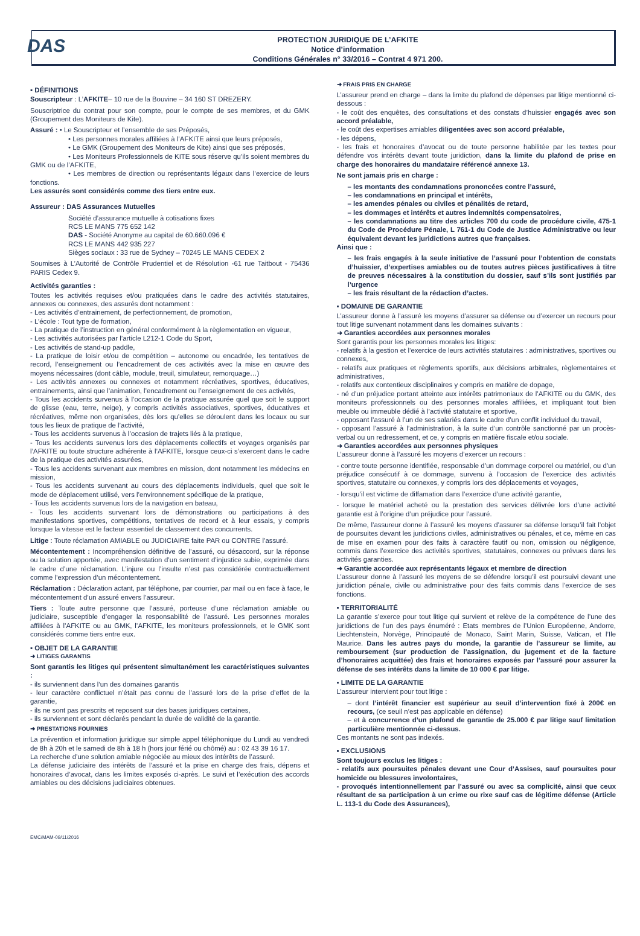DAS
PROTECTION JURIDIQUE DE L’AFKITE
Notice d’information
Conditions Générales n° 33/2016 – Contrat 4 971 200.
▪ DÉFINITIONS
Souscripteur : L’AFKITE– 10 rue de la Bouvine – 34 160 ST DREZERY.
Souscriptrice du contrat pour son compte, pour le compte de ses membres, et du GMK (Groupement des Moniteurs de Kite).
Assuré : • Le Souscripteur et l’ensemble de ses Préposés,
• Les personnes morales affiliées à l’AFKITE ainsi que leurs préposés,
• Le GMK (Groupement des Moniteurs de Kite) ainsi que ses préposés,
• Les Moniteurs Professionnels de KITE sous réserve qu’ils soient membres du GMK ou de l’AFKITE,
• Les membres de direction ou représentants légaux dans l’exercice de leurs fonctions.
Les assurés sont considérés comme des tiers entre eux.
Assureur : DAS Assurances Mutuelles
Société d’assurance mutuelle à cotisations fixes
RCS LE MANS 775 652 142
DAS - Société Anonyme au capital de 60.660.096 €
RCS LE MANS 442 935 227
Sièges sociaux : 33 rue de Sydney – 70245 LE MANS CEDEX 2
Soumises à L’Autorité de Contrôle Prudentiel et de Résolution -61 rue Taitbout - 75436 PARIS Cedex 9.
Activités garanties :
Toutes les activités requises et/ou pratiquées dans le cadre des activités statutaires, annexes ou connexes, des assurés dont notamment :
- Les activités d’entrainement, de perfectionnement, de promotion,
- L’école : Tout type de formation,
- La pratique de l’instruction en général conformément à la règlementation en vigueur,
- Les activités autorisées par l’article L212-1 Code du Sport,
- Les activités de stand-up paddle,
- La pratique de loisir et/ou de compétition – autonome ou encadrée, les tentatives de record, l’enseignement ou l’encadrement de ces activités avec la mise en œuvre des moyens nécessaires (dont câble, module, treuil, simulateur, remorquage…)
- Les activités annexes ou connexes et notamment récréatives, sportives, éducatives, entrainements, ainsi que l’animation, l’encadrement ou l’enseignement de ces activités,
- Tous les accidents survenus à l’occasion de la pratique assurée quel que soit le support de glisse (eau, terre, neige), y compris activités associatives, sportives, éducatives et récréatives, même non organisées, dès lors qu’elles se déroulent dans les locaux ou sur tous les lieux de pratique de l’activité,
- Tous les accidents survenus à l’occasion de trajets liés à la pratique,
- Tous les accidents survenus lors des déplacements collectifs et voyages organisés par l’AFKITE ou toute structure adhérente à l’AFKITE, lorsque ceux-ci s’exercent dans le cadre de la pratique des activités assurées,
- Tous les accidents survenant aux membres en mission, dont notamment les médecins en mission,
- Tous les accidents survenant au cours des déplacements individuels, quel que soit le mode de déplacement utilisé, vers l’environnement spécifique de la pratique,
- Tous les accidents survenus lors de la navigation en bateau,
- Tous les accidents survenant lors de démonstrations ou participations à des manifestations sportives, compétitions, tentatives de record et à leur essais, y compris lorsque la vitesse est le facteur essentiel de classement des concurrents.
Litige : Toute réclamation AMIABLE ou JUDICIAIRE faite PAR ou CONTRE l’assuré.
Mécontentement : Incompréhension définitive de l’assuré, ou désaccord, sur la réponse ou la solution apportée, avec manifestation d’un sentiment d’injustice subie, exprimée dans le cadre d’une réclamation. L’injure ou l’insulte n’est pas considérée contractuellement comme l’expression d’un mécontentement.
Réclamation : Déclaration actant, par téléphone, par courrier, par mail ou en face à face, le mécontentement d’un assuré envers l’assureur.
Tiers : Toute autre personne que l’assuré, porteuse d’une réclamation amiable ou judiciaire, susceptible d’engager la responsabilité de l’assuré. Les personnes morales affiliées à l’AFKITE ou au GMK, l’AFKITE, les moniteurs professionnels, et le GMK sont considérés comme tiers entre eux.
▪ OBJET DE LA GARANTIE
➜ LITIGES GARANTIS
Sont garantis les litiges qui présentent simultanément les caractéristiques suivantes :
- ils surviennent dans l’un des domaines garantis
- leur caractère conflictuel n’était pas connu de l’assuré lors de la prise d’effet de la garantie,
- ils ne sont pas prescrits et reposent sur des bases juridiques certaines,
- ils surviennent et sont déclarés pendant la durée de validité de la garantie.
➜ PRESTATIONS FOURNIES
La prévention et information juridique sur simple appel téléphonique du Lundi au vendredi de 8h à 20h et le samedi de 8h à 18 h (hors jour férié ou chômé) au : 02 43 39 16 17.
La recherche d’une solution amiable négociée au mieux des intérêts de l’assuré.
La défense judiciaire des intérêts de l’assuré et la prise en charge des frais, dépens et honoraires d’avocat, dans les limites exposés ci-après. Le suivi et l’exécution des accords amiables ou des décisions judiciaires obtenues.
➜ FRAIS PRIS EN CHARGE
L’assureur prend en charge – dans la limite du plafond de dépenses par litige mentionné ci-dessous :
- le coût des enquêtes, des consultations et des constats d’huissier engagés avec son accord préalable,
- le coût des expertises amiables diligentées avec son accord préalable,
- les dépens,
- les frais et honoraires d’avocat ou de toute personne habilitée par les textes pour défendre vos intérêts devant toute juridiction, dans la limite du plafond de prise en charge des honoraires du mandataire référencé annexe 13.
Ne sont jamais pris en charge :
– les montants des condamnations prononcées contre l’assuré,
– les condamnations en principal et intérêts,
– les amendes pénales ou civiles et pénalités de retard,
– les dommages et intérêts et autres indemnités compensatoires,
– les condamnations au titre des articles 700 du code de procédure civile, 475-1 du Code de Procédure Pénale, L 761-1 du Code de Justice Administrative ou leur équivalent devant les juridictions autres que françaises.
Ainsi que :
– les frais engagés à la seule initiative de l’assuré pour l’obtention de constats d’huissier, d’expertises amiables ou de toutes autres pièces justificatives à titre de preuves nécessaires à la constitution du dossier, sauf s’ils sont justifiés par l’urgence
– les frais résultant de la rédaction d’actes.
▪ DOMAINE DE GARANTIE
L’assureur donne à l’assuré les moyens d’assurer sa défense ou d’exercer un recours pour tout litige survenant notamment dans les domaines suivants :
➜ Garanties accordées aux personnes morales
Sont garantis pour les personnes morales les litiges:
- relatifs à la gestion et l’exercice de leurs activités statutaires : administratives, sportives ou connexes,
- relatifs aux pratiques et règlements sportifs, aux décisions arbitrales, règlementaires et administratives,
- relatifs aux contentieux disciplinaires y compris en matière de dopage,
- né d’un préjudice portant atteinte aux intérêts patrimoniaux de l’AFKITE ou du GMK, des moniteurs professionnels ou des personnes morales affiliées, et impliquant tout bien meuble ou immeuble dédié à l’activité statutaire et sportive,
- opposant l’assuré à l’un de ses salariés dans le cadre d’un conflit individuel du travail,
- opposant l’assuré à l’administration, à la suite d’un contrôle sanctionné par un procès-verbal ou un redressement, et ce, y compris en matière fiscale et/ou sociale.
➜ Garanties accordées aux personnes physiques
L’assureur donne à l’assuré les moyens d’exercer un recours :
- contre toute personne identifiée, responsable d’un dommage corporel ou matériel, ou d’un préjudice consécutif à ce dommage, survenu à l’occasion de l’exercice des activités sportives, statutaire ou connexes, y compris lors des déplacements et voyages,
- lorsqu’il est victime de diffamation dans l’exercice d’une activité garantie,
- lorsque le matériel acheté ou la prestation des services délivrée lors d’une activité garantie est à l’origine d’un préjudice pour l’assuré.
De même, l’assureur donne à l’assuré les moyens d’assurer sa défense lorsqu’il fait l’objet de poursuites devant les juridictions civiles, administratives ou pénales, et ce, même en cas de mise en examen pour des faits à caractère fautif ou non, omission ou négligence, commis dans l’exercice des activités sportives, statutaires, connexes ou prévues dans les activités garanties.
➜ Garantie accordée aux représentants légaux et membre de direction
L’assureur donne à l’assuré les moyens de se défendre lorsqu’il est poursuivi devant une juridiction pénale, civile ou administrative pour des faits commis dans l’exercice de ses fonctions.
▪ TERRITORIALITÉ
La garantie s’exerce pour tout litige qui survient et relève de la compétence de l’une des juridictions de l’un des pays énuméré : Etats membres de l’Union Européenne, Andorre, Liechtenstein, Norvège, Principauté de Monaco, Saint Marin, Suisse, Vatican, et l’Ile Maurice. Dans les autres pays du monde, la garantie de l’assureur se limite, au remboursement (sur production de l’assignation, du jugement et de la facture d’honoraires acquittée) des frais et honoraires exposés par l’assuré pour assurer la défense de ses intérêts dans la limite de 10 000 € par litige.
▪ LIMITE DE LA GARANTIE
L’assureur intervient pour tout litige :
– dont l’intérêt financier est supérieur au seuil d’intervention fixé à 200€ en recours, (ce seuil n’est pas applicable en défense)
– et à concurrence d’un plafond de garantie de 25.000 € par litige sauf limitation particulière mentionnée ci-dessus.
Ces montants ne sont pas indexés.
▪ EXCLUSIONS
Sont toujours exclus les litiges :
- relatifs aux poursuites pénales devant une Cour d’Assises, sauf poursuites pour homicide ou blessures involontaires,
- provoqués intentionnellement par l’assuré ou avec sa complicité, ainsi que ceux résultant de sa participation à un crime ou rixe sauf cas de légitime défense (Article L. 113-1 du Code des Assurances),
EMC/MAM-09/11/2016